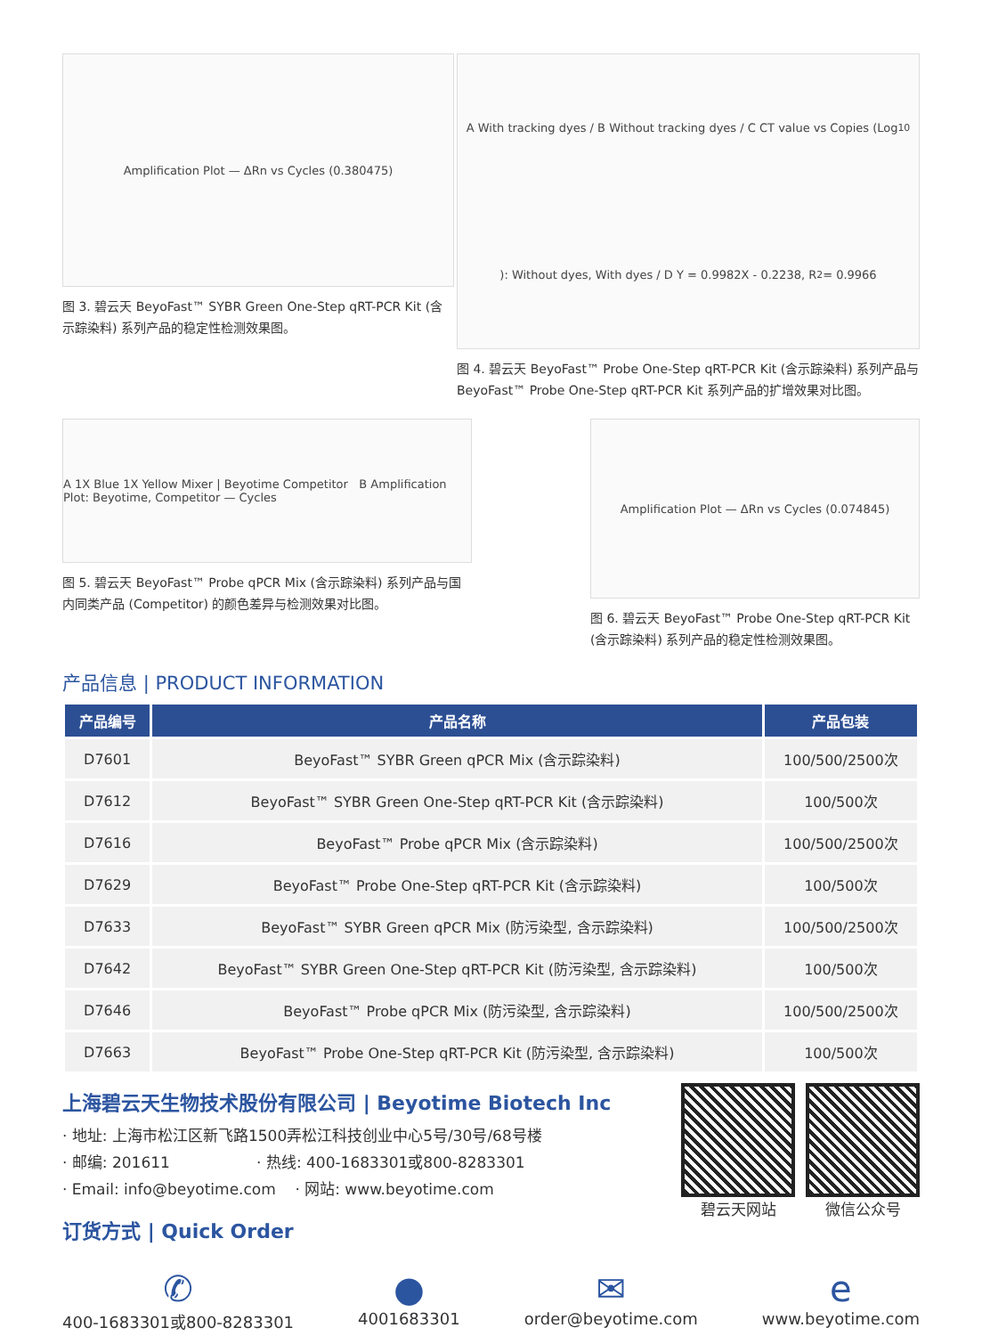Amplification Plot — ΔRn vs Cycles (0.380475)
图 3. 碧云天 BeyoFast™ SYBR Green One-Step qRT-PCR Kit (含示踪染料) 系列产品的稳定性检测效果图。
A With tracking dyes / B Without tracking dyes / C CT value vs Copies (Log<sub>10</sub>): Without dyes, With dyes / D Y = 0.9982X - 0.2238, R<sup>2</sup> = 0.9966
图 4. 碧云天 BeyoFast™ Probe One-Step qRT-PCR Kit (含示踪染料) 系列产品与 BeyoFast™ Probe One-Step qRT-PCR Kit 系列产品的扩增效果对比图。
A 1X Blue 1X Yellow Mixer | Beyotime Competitor B Amplification Plot: Beyotime, Competitor — Cycles
图 5. 碧云天 BeyoFast™ Probe qPCR Mix (含示踪染料) 系列产品与国内同类产品 (Competitor) 的颜色差异与检测效果对比图。
Amplification Plot — ΔRn vs Cycles (0.074845)
图 6. 碧云天 BeyoFast™ Probe One-Step qRT-PCR Kit (含示踪染料) 系列产品的稳定性检测效果图。
产品信息 | PRODUCT INFORMATION
| 产品编号 | 产品名称 | 产品包装 |
| --- | --- | --- |
| D7601 | BeyoFast™ SYBR Green qPCR Mix (含示踪染料) | 100/500/2500次 |
| D7612 | BeyoFast™ SYBR Green One-Step qRT-PCR Kit (含示踪染料) | 100/500次 |
| D7616 | BeyoFast™ Probe qPCR Mix (含示踪染料) | 100/500/2500次 |
| D7629 | BeyoFast™ Probe One-Step qRT-PCR Kit (含示踪染料) | 100/500次 |
| D7633 | BeyoFast™ SYBR Green qPCR Mix (防污染型, 含示踪染料) | 100/500/2500次 |
| D7642 | BeyoFast™ SYBR Green One-Step qRT-PCR Kit (防污染型, 含示踪染料) | 100/500次 |
| D7646 | BeyoFast™ Probe qPCR Mix (防污染型, 含示踪染料) | 100/500/2500次 |
| D7663 | BeyoFast™ Probe One-Step qRT-PCR Kit (防污染型, 含示踪染料) | 100/500次 |
上海碧云天生物技术股份有限公司 | Beyotime Biotech Inc
· 地址: 上海市松江区新飞路1500弄松江科技创业中心5号/30号/68号楼
· 邮编: 201611 · 热线: 400-1683301或800-8283301
· Email: info@beyotime.com · 网站: www.beyotime.com
订货方式 | Quick Order
碧云天网站 微信公众号
✆
400-1683301或800-8283301
●
4001683301
✉
order@beyotime.com
e
www.beyotime.com